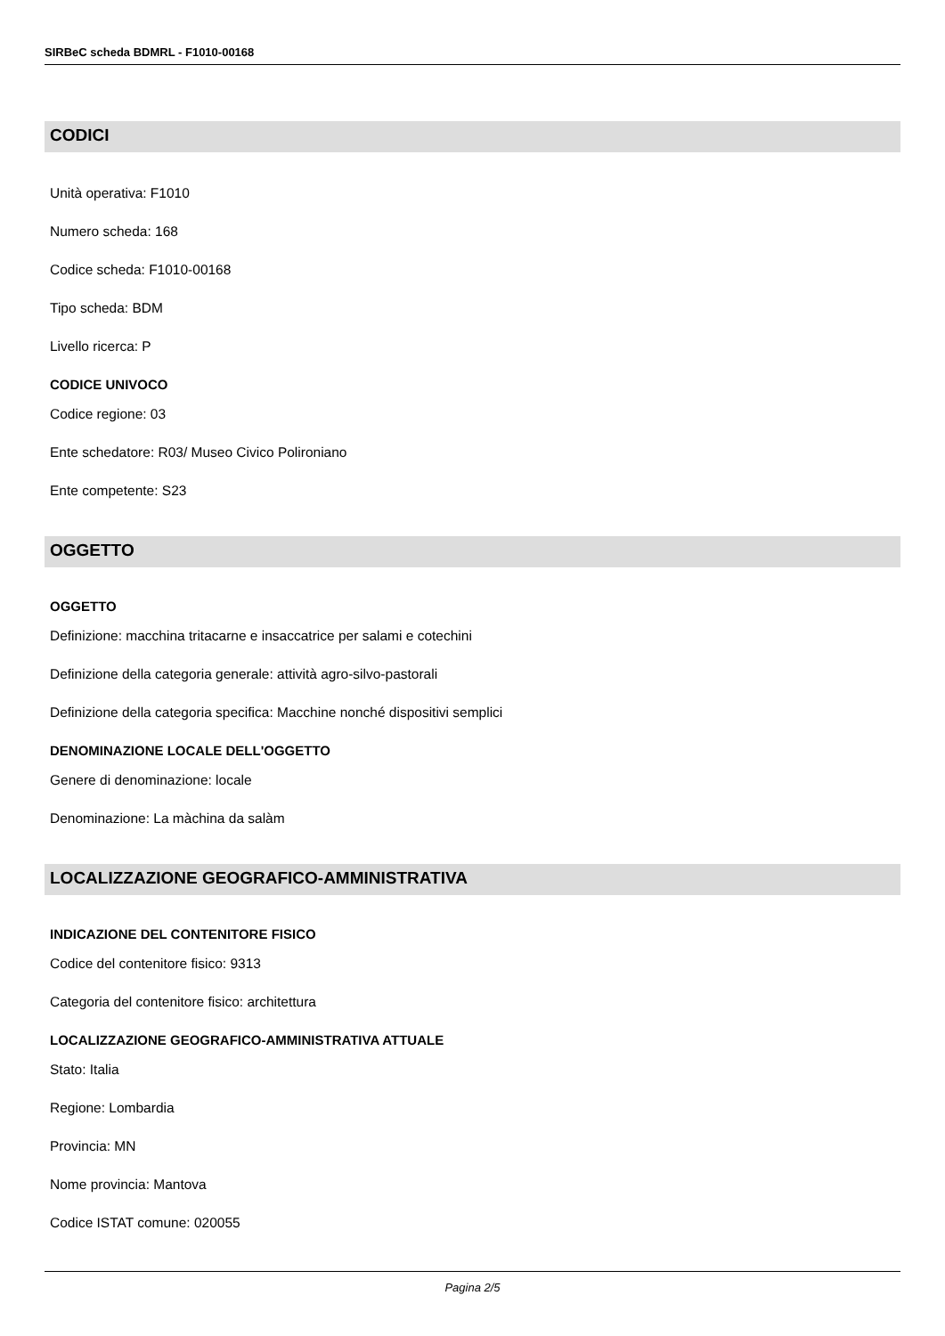SIRBeC scheda BDMRL - F1010-00168
CODICI
Unità operativa: F1010
Numero scheda: 168
Codice scheda: F1010-00168
Tipo scheda: BDM
Livello ricerca: P
CODICE UNIVOCO
Codice regione: 03
Ente schedatore: R03/ Museo Civico Polironiano
Ente competente: S23
OGGETTO
OGGETTO
Definizione: macchina tritacarne e insaccatrice per salami e cotechini
Definizione della categoria generale: attività agro-silvo-pastorali
Definizione della categoria specifica: Macchine nonché dispositivi semplici
DENOMINAZIONE LOCALE DELL'OGGETTO
Genere di denominazione: locale
Denominazione: La màchina da salàm
LOCALIZZAZIONE GEOGRAFICO-AMMINISTRATIVA
INDICAZIONE DEL CONTENITORE FISICO
Codice del contenitore fisico: 9313
Categoria del contenitore fisico: architettura
LOCALIZZAZIONE GEOGRAFICO-AMMINISTRATIVA ATTUALE
Stato: Italia
Regione: Lombardia
Provincia: MN
Nome provincia: Mantova
Codice ISTAT comune: 020055
Pagina 2/5